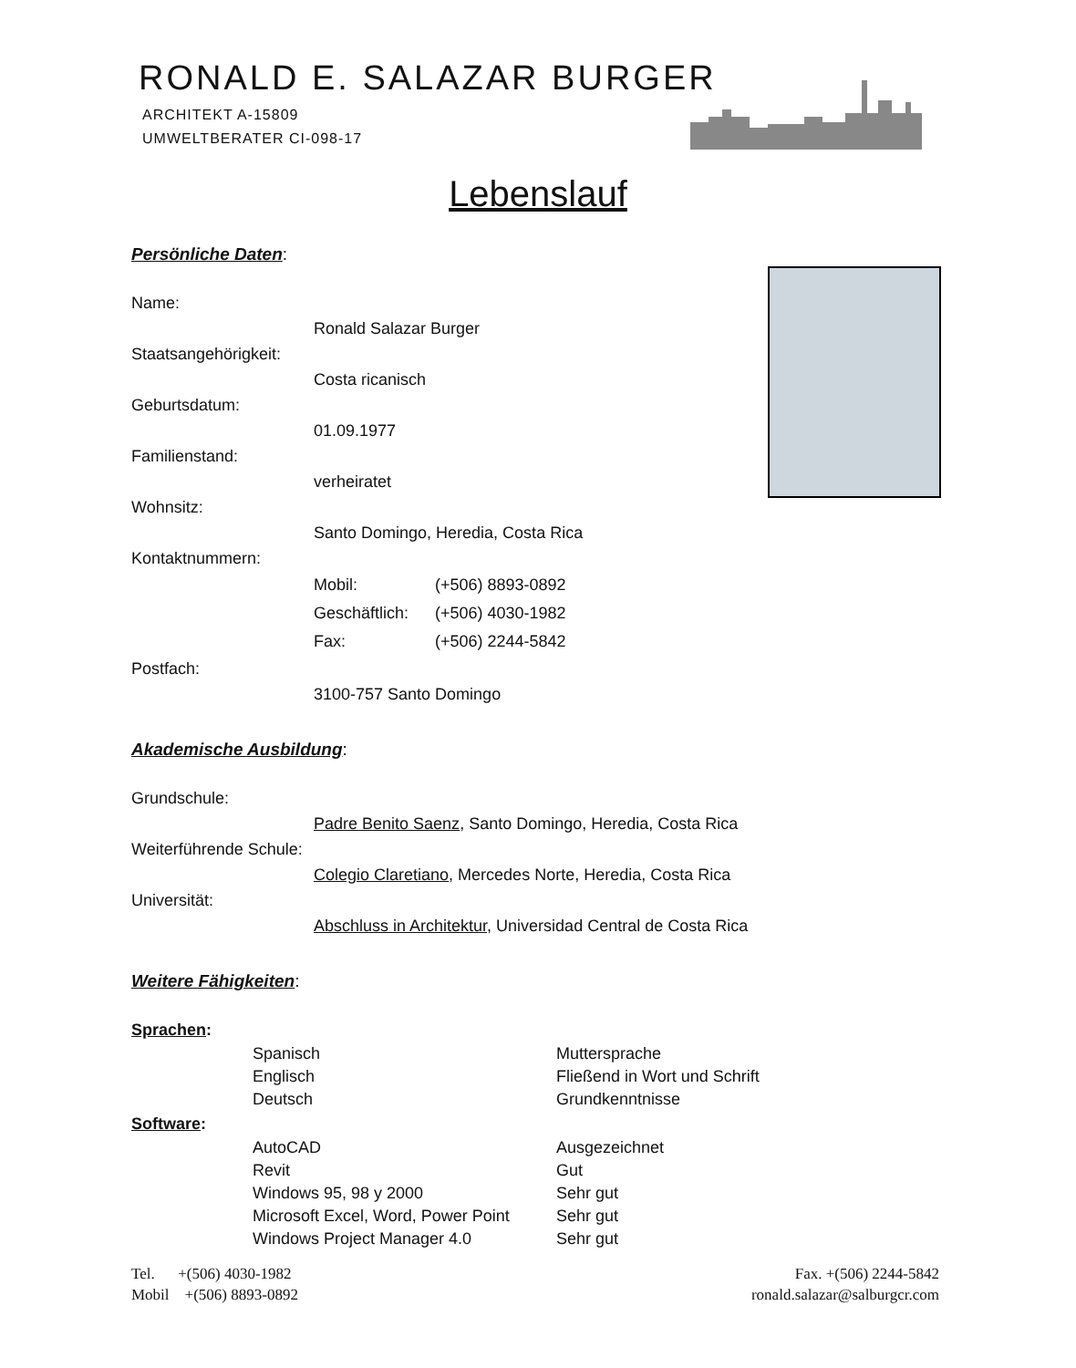RONALD E. SALAZAR BURGER
ARCHITEKT A-15809
UMWELTBERATER CI-098-17
Lebenslauf
Persönliche Daten:
Name:
Ronald Salazar Burger
Staatsangehörigkeit:
Costa ricanisch
Geburtsdatum:
01.09.1977
Familienstand:
verheiratet
Wohnsitz:
Santo Domingo, Heredia, Costa Rica
Kontaktnummern:
| Mobil: | (+506) 8893-0892 |
| Geschäftlich: | (+506) 4030-1982 |
| Fax: | (+506) 2244-5842 |
Postfach:
3100-757 Santo Domingo
Akademische Ausbildung:
Grundschule:
Padre Benito Saenz, Santo Domingo, Heredia, Costa Rica
Weiterführende Schule:
Colegio Claretiano, Mercedes Norte, Heredia, Costa Rica
Universität:
Abschluss in Architektur, Universidad Central de Costa Rica
Weitere Fähigkeiten:
Sprachen:
| Spanisch | Muttersprache |
| Englisch | Fließend in Wort und Schrift |
| Deutsch | Grundkenntnisse |
Software:
| AutoCAD | Ausgezeichnet |
| Revit | Gut |
| Windows 95, 98 y 2000 | Sehr gut |
| Microsoft Excel, Word, Power Point | Sehr gut |
| Windows Project Manager 4.0 | Sehr gut |
Tel. +(506) 4030-1982
Mobil +(506) 8893-0892
Fax. +(506) 2244-5842
ronald.salazar@salburgcr.com